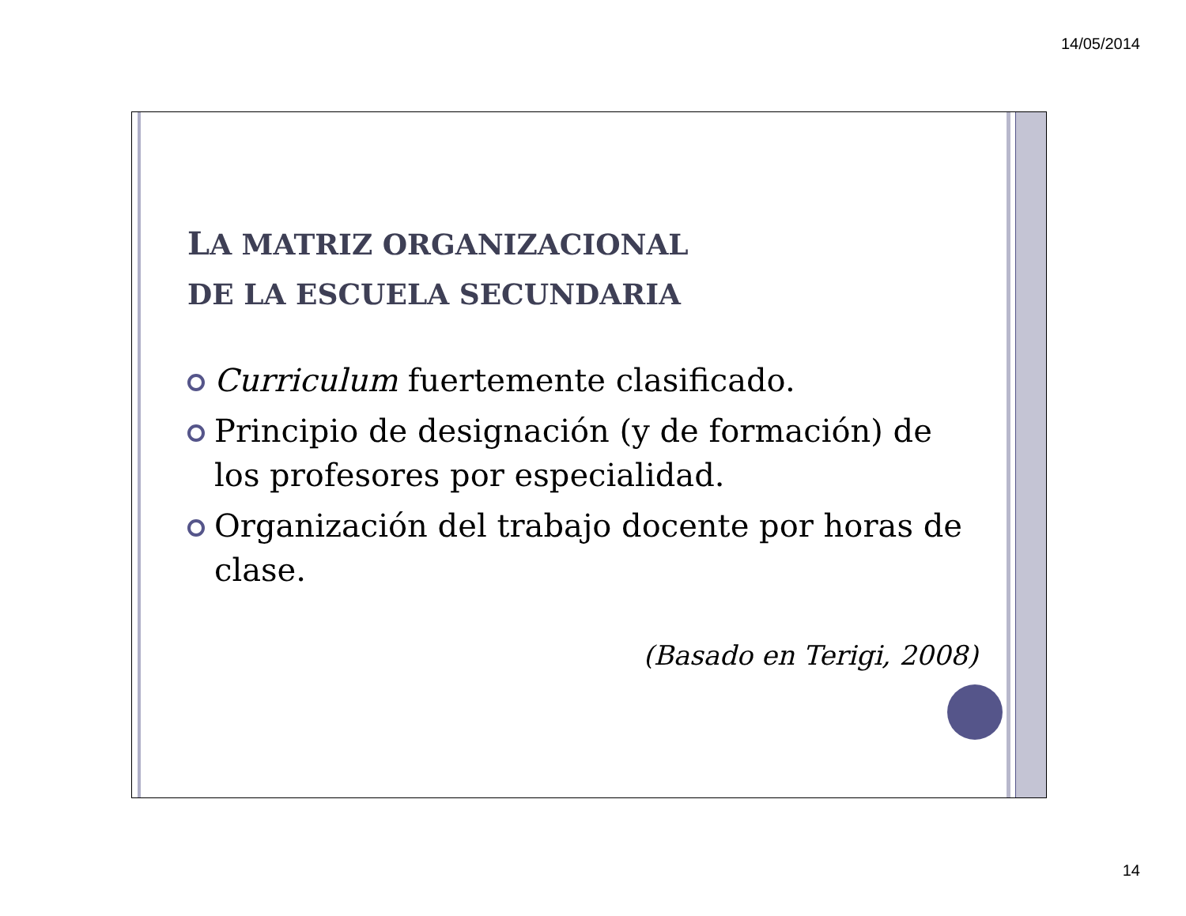14/05/2014
LA MATRIZ ORGANIZACIONAL
DE LA ESCUELA SECUNDARIA
Curriculum fuertemente clasificado.
Principio de designación (y de formación) de los profesores por especialidad.
Organización del trabajo docente por horas de clase.
(Basado en Terigi, 2008)
14